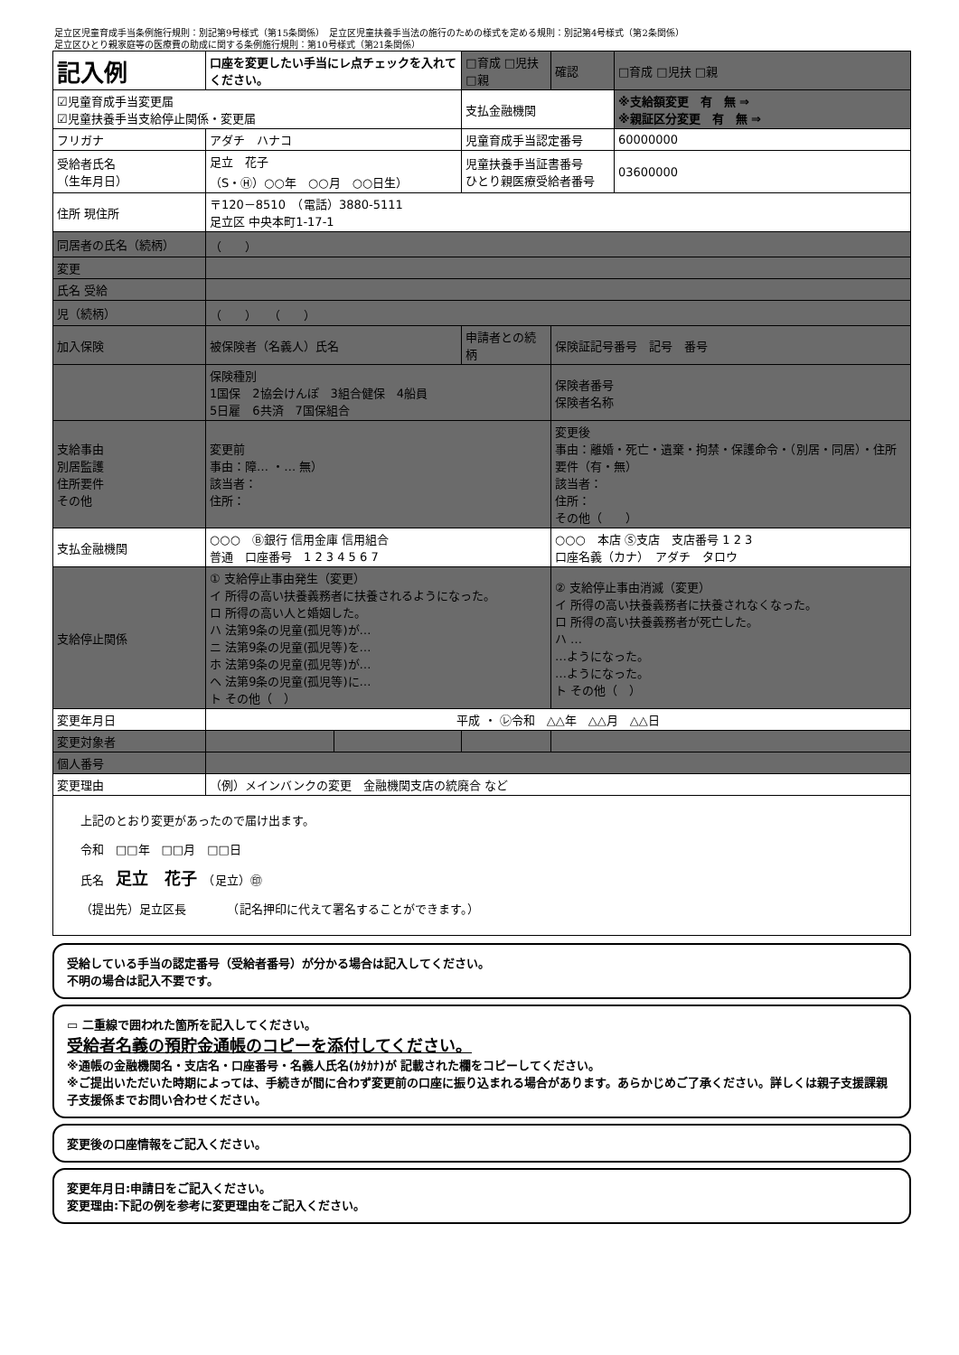足立区児童育成手当条例施行規則：別記第9号様式（第15条関係）　足立区児童扶養手当法の施行のための様式を定める規則：別記第4号様式（第2条関係）
足立区ひとり親家庭等の医療費の助成に関する条例施行規則：第10号様式（第21条関係）
| 記入例 | 口座を変更したい手当にレ点チェックを入れてください。 | | □育成 □児扶 □親 | 確認 | □育成 □児扶 □親 |
| ☑児童育成手当変更届 ☑児童扶養手当支給停止関係・変更届 | | | 支払金融機関 | | ※支給額変更 有 無 ⇒ ※親証区分変更 有 無 ⇒ |
| フリガナ | アダチ ハナコ | | 児童育成手当認定番号 | | 60000000 |
| 受給者氏名 （生年月日） | 足立 花子 （S・Ⓗ）○○年 ○○月 ○○日生） | | 児童扶養手当証書番号 ひとり親医療受給者番号 | | 03600000 |
| 住所 現住所 | 〒120－8510 （電話）3880-5111 足立区 中央本町1-17-1 | | | | |
| 同居者の氏名（続柄） | （ ） | | | | |
| 変更 | | | | | |
| 氏名 受給 | | | | | |
| 児（続柄） | （ ） （ ） | | | | |
| 加入保険 | 被保険者（名義人）氏名 | | 申請者との続柄 | 保険証記号番号 記号 番号 | |
| | 保険種別 1国保 2協会けんぽ 3組合健保 4船員 5日雇 6共済 7国保組合 | | | 保険者番号 保険者名称 | |
| 支給事由 別居監護 住所要件 その他 | 変更前 事由：障… ・… 無） 該当者： 住所： | | | 変更後 事由：離婚・死亡・遺棄・拘禁・保護命令・（別居・同居）・住所要件（有・無） 該当者： 住所： その他（ ） | |
| 支払金融機関 | ○○○ Ⓑ銀行 信用金庫 信用組合 普通 口座番号 1 2 3 4 5 6 7 | | | ○○○ 本店 Ⓢ支店 支店番号 1 2 3 口座名義（カナ） アダチ タロウ | |
| 支給停止関係 | ① 支給停止事由発生（変更） イ 所得の高い扶養義務者に扶養されるようになった。 ロ 所得の高い人と婚姻した。 ハ 法第9条の児童(孤児等)が… ニ 法第9条の児童(孤児等)を… ホ 法第9条の児童(孤児等)が… ヘ 法第9条の児童(孤児等)に… ト その他（ ） | | | ② 支給停止事由消滅（変更） イ 所得の高い扶養義務者に扶養されなくなった。 ロ 所得の高い扶養義務者が死亡した。 ハ … …ようになった。 …ようになった。 ト その他（ ） | |
| 変更年月日 | 平成 ・ ㋹令和 △△年 △△月 △△日 | | | | |
| 変更対象者 | | | | | |
| 個人番号 | | | | | |
| 変更理由 | （例）メインバンクの変更 金融機関支店の統廃合 など | | | | |
| 上記のとおり変更があったので届け出ます。 令和 □□年 □□月 □□日 氏名 足立 花子 （足立）㊞ （提出先）足立区長 （記名押印に代えて署名することができます。） | | | | | |
受給している手当の認定番号（受給者番号）が分かる場合は記入してください。
不明の場合は記入不要です。
▭ 二重線で囲われた箇所を記入してください。
受給者名義の預貯金通帳のコピーを添付してください。
※通帳の金融機関名・支店名・口座番号・名義人氏名(ｶﾀｶﾅ)が 記載された欄をコピーしてください。
※ご提出いただいた時期によっては、手続きが間に合わず変更前の口座に振り込まれる場合があります。あらかじめご了承ください。詳しくは親子支援課親子支援係までお問い合わせください。
変更後の口座情報をご記入ください。
変更年月日:申請日をご記入ください。
変更理由:下記の例を参考に変更理由をご記入ください。